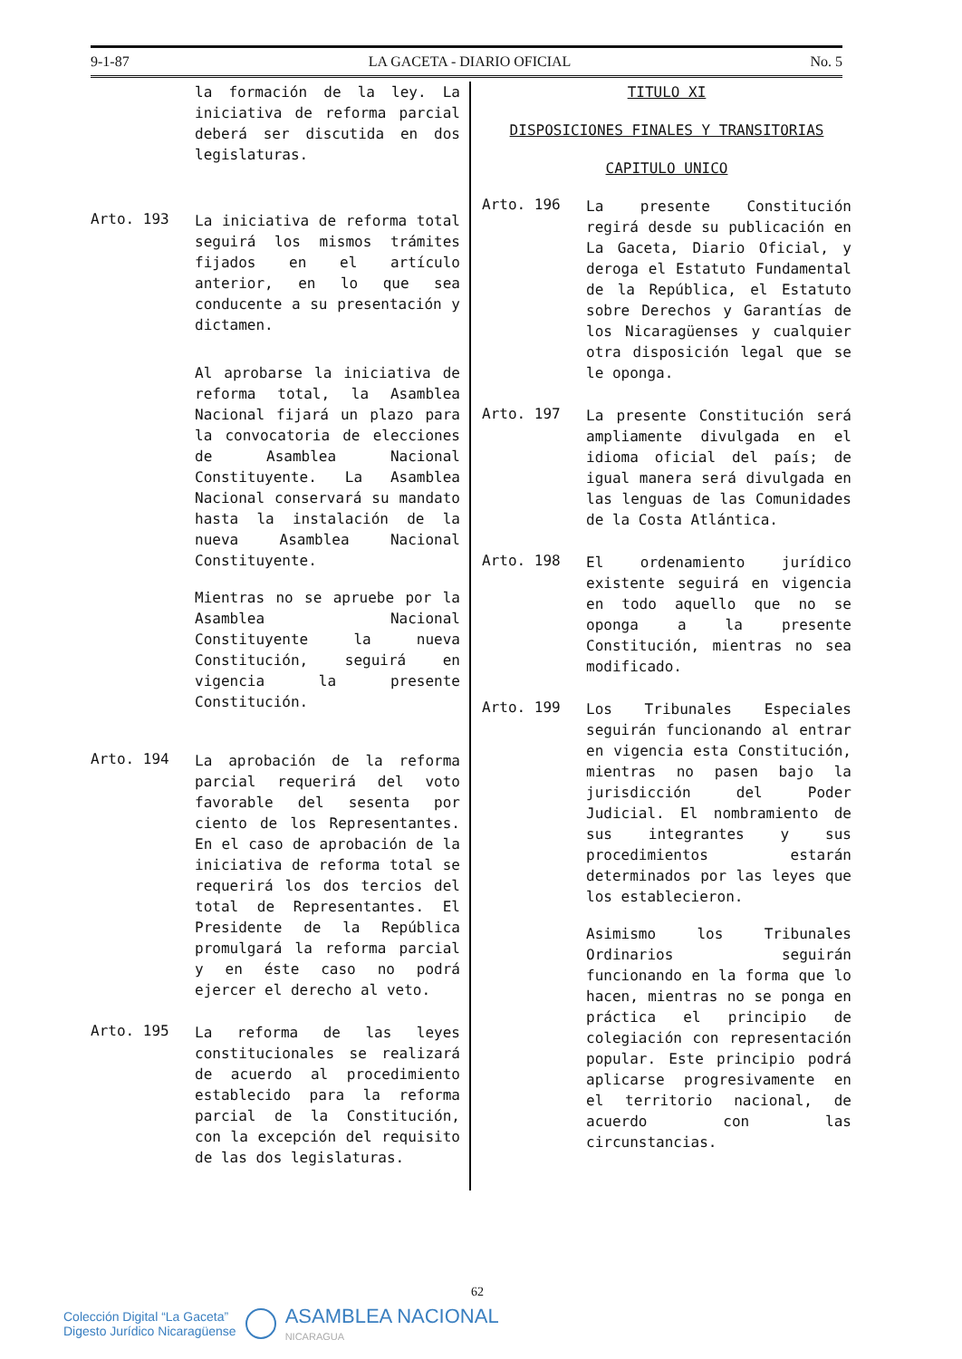9-1-87 LA GACETA - DIARIO OFICIAL No. 5
la formación de la ley. La iniciativa de reforma parcial deberá ser discutida en dos legislaturas.
Arto. 193
La iniciativa de reforma total seguirá los mismos trámites fijados en el artículo anterior, en lo que sea conducente a su presentación y dictamen.
Al aprobarse la iniciativa de reforma total, la Asamblea Nacional fijará un plazo para la convocatoria de elecciones de Asamblea Nacional Constituyente. La Asamblea Nacional conservará su mandato hasta la instalación de la nueva Asamblea Nacional Constituyente.
Mientras no se apruebe por la Asamblea Nacional Constituyente la nueva Constitución, seguirá en vigencia la presente Constitución.
Arto. 194
La aprobación de la reforma parcial requerirá del voto favorable del sesenta por ciento de los Representantes. En el caso de aprobación de la iniciativa de reforma total se requerirá los dos tercios del total de Representantes. El Presidente de la República promulgará la reforma parcial y en éste caso no podrá ejercer el derecho al veto.
Arto. 195
La reforma de las leyes constitucionales se realizará de acuerdo al procedimiento establecido para la reforma parcial de la Constitución, con la excepción del requisito de las dos legislaturas.
TITULO XI
DISPOSICIONES FINALES Y TRANSITORIAS
CAPITULO UNICO
Arto. 196
La presente Constitución regirá desde su publicación en La Gaceta, Diario Oficial, y deroga el Estatuto Fundamental de la República, el Estatuto sobre Derechos y Garantías de los Nicaragüenses y cualquier otra disposición legal que se le oponga.
Arto. 197
La presente Constitución será ampliamente divulgada en el idioma oficial del país; de igual manera será divulgada en las lenguas de las Comunidades de la Costa Atlántica.
Arto. 198
El ordenamiento jurídico existente seguirá en vigencia en todo aquello que no se oponga a la presente Constitución, mientras no sea modificado.
Arto. 199
Los Tribunales Especiales seguirán funcionando al entrar en vigencia esta Constitución, mientras no pasen bajo la jurisdicción del Poder Judicial. El nombramiento de sus integrantes y sus procedimientos estarán determinados por las leyes que los establecieron.
Asimismo los Tribunales Ordinarios seguirán funcionando en la forma que lo hacen, mientras no se ponga en práctica el principio de colegiación con representación popular. Este principio podrá aplicarse progresivamente en el territorio nacional, de acuerdo con las circunstancias.
62
Colección Digital “La Gaceta”
Digesto Jurídico Nicaragüense
ASAMBLEA NACIONAL
NICARAGUA